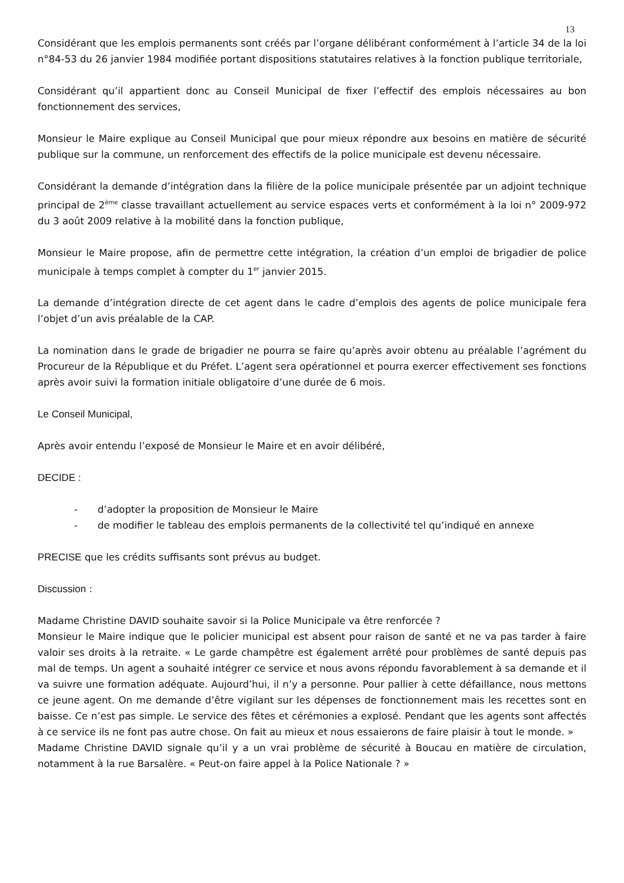13
Considérant que les emplois permanents sont créés par l’organe délibérant conformément à l’article 34 de la loi n°84-53 du 26 janvier 1984 modifiée portant dispositions statutaires relatives à la fonction publique territoriale,
Considérant qu’il appartient donc au Conseil Municipal de fixer l’effectif des emplois nécessaires au bon fonctionnement des services,
Monsieur le Maire explique au Conseil Municipal que pour mieux répondre aux besoins en matière de sécurité publique sur la commune, un renforcement des effectifs de la police municipale est devenu nécessaire.
Considérant la demande d’intégration dans la filière de la police municipale présentée par un adjoint technique principal de 2<sup>ème</sup> classe travaillant actuellement au service espaces verts et conformément à la loi n° 2009-972 du 3 août 2009 relative à la mobilité dans la fonction publique,
Monsieur le Maire propose, afin de permettre cette intégration, la création d’un emploi de brigadier de police municipale à temps complet à compter du 1<sup>er</sup> janvier 2015.
La demande d’intégration directe de cet agent dans le cadre d’emplois des agents de police municipale fera l’objet d’un avis préalable de la CAP.
La nomination dans le grade de brigadier ne pourra se faire qu’après avoir obtenu au préalable l’agrément du Procureur de la République et du Préfet. L’agent sera opérationnel et pourra exercer effectivement ses fonctions après avoir suivi la formation initiale obligatoire d’une durée de 6 mois.
Le Conseil Municipal,
Après avoir entendu l’exposé de Monsieur le Maire et en avoir délibéré,
DECIDE :
- d’adopter la proposition de Monsieur le Maire
- de modifier le tableau des emplois permanents de la collectivité tel qu’indiqué en annexe
PRECISE que les crédits suffisants sont prévus au budget.
Discussion :
Madame Christine DAVID souhaite savoir si la Police Municipale va être renforcée ?
Monsieur le Maire indique que le policier municipal est absent pour raison de santé et ne va pas tarder à faire valoir ses droits à la retraite. « Le garde champêtre est également arrêté pour problèmes de santé depuis pas mal de temps. Un agent a souhaité intégrer ce service et nous avons répondu favorablement à sa demande et il va suivre une formation adéquate. Aujourd’hui, il n’y a personne. Pour pallier à cette défaillance, nous mettons ce jeune agent. On me demande d’être vigilant sur les dépenses de fonctionnement mais les recettes sont en baisse. Ce n’est pas simple. Le service des fêtes et cérémonies a explosé. Pendant que les agents sont affectés à ce service ils ne font pas autre chose. On fait au mieux et nous essaierons de faire plaisir à tout le monde. »
Madame Christine DAVID signale qu’il y a un vrai problème de sécurité à Boucau en matière de circulation, notamment à la rue Barsalère. « Peut-on faire appel à la Police Nationale ? »